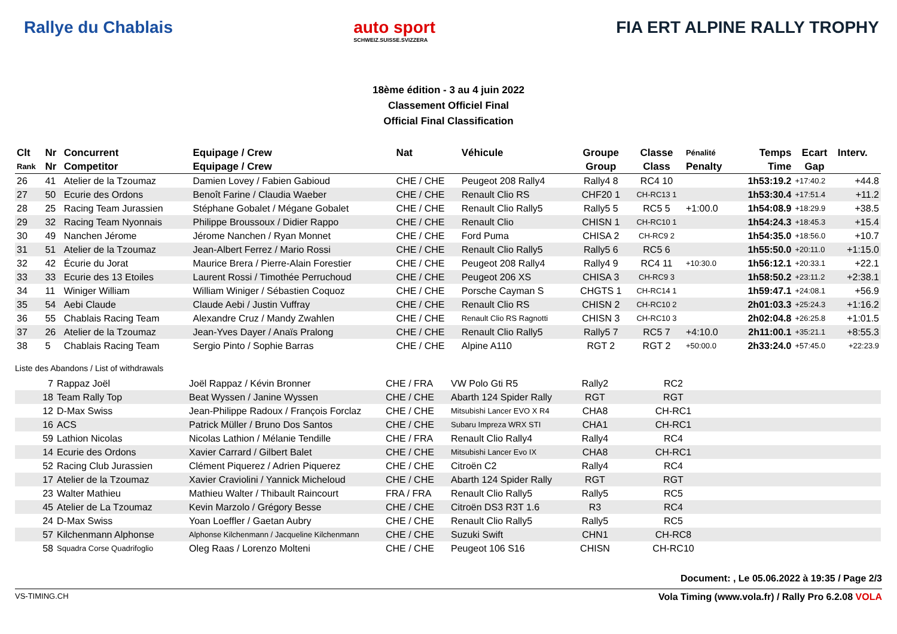Rallye du Chablais auto sport
SCHWEIZ.SUISSE.SVIZZERA
FIA ERT ALPINE RALLY TROPHY
18ème édition - 3 au 4 juin 2022
Classement Officiel Final
Official Final Classification
| Clt | Nr | Concurrent | Equipage / Crew | Nat | Véhicule | Groupe | Classe | Pénalité | Temps | Ecart | Interv. |
| --- | --- | --- | --- | --- | --- | --- | --- | --- | --- | --- | --- |
| Rank | Nr | Competitor | Equipage / Crew | | | Group | Class | Penalty | Time | Gap | |
| 26 | 41 | Atelier de la Tzoumaz | Damien Lovey / Fabien Gabioud | CHE / CHE | Peugeot 208 Rally4 | Rally4 8 | RC4 10 | | 1h53:19.2 | +17:40.2 | +44.8 |
| 27 | 50 | Ecurie des Ordons | Benoît Farine / Claudia Waeber | CHE / CHE | Renault Clio RS | CHF20 1 | CH-RC13 1 | | 1h53:30.4 | +17:51.4 | +11.2 |
| 28 | 25 | Racing Team Jurassien | Stéphane Gobalet / Mégane Gobalet | CHE / CHE | Renault Clio Rally5 | Rally5 5 | RC5 5 | +1:00.0 | 1h54:08.9 | +18:29.9 | +38.5 |
| 29 | 32 | Racing Team Nyonnais | Philippe Broussoux / Didier Rappo | CHE / CHE | Renault Clio | CHISN 1 | CH-RC10 1 | | 1h54:24.3 | +18:45.3 | +15.4 |
| 30 | 49 | Nanchen Jérome | Jérome Nanchen / Ryan Monnet | CHE / CHE | Ford Puma | CHISA 2 | CH-RC9 2 | | 1h54:35.0 | +18:56.0 | +10.7 |
| 31 | 51 | Atelier de la Tzoumaz | Jean-Albert Ferrez / Mario Rossi | CHE / CHE | Renault Clio Rally5 | Rally5 6 | RC5 6 | | 1h55:50.0 | +20:11.0 | +1:15.0 |
| 32 | 42 | Écurie du Jorat | Maurice Brera / Pierre-Alain Forestier | CHE / CHE | Peugeot 208 Rally4 | Rally4 9 | RC4 11 | +10:30.0 | 1h56:12.1 | +20:33.1 | +22.1 |
| 33 | 33 | Ecurie des 13 Etoiles | Laurent Rossi / Timothée Perruchoud | CHE / CHE | Peugeot 206 XS | CHISA 3 | CH-RC9 3 | | 1h58:50.2 | +23:11.2 | +2:38.1 |
| 34 | 11 | Winiger William | William Winiger / Sébastien Coquoz | CHE / CHE | Porsche Cayman S | CHGTS 1 | CH-RC14 1 | | 1h59:47.1 | +24:08.1 | +56.9 |
| 35 | 54 | Aebi Claude | Claude Aebi / Justin Vuffray | CHE / CHE | Renault Clio RS | CHISN 2 | CH-RC10 2 | | 2h01:03.3 | +25:24.3 | +1:16.2 |
| 36 | 55 | Chablais Racing Team | Alexandre Cruz / Mandy Zwahlen | CHE / CHE | Renault Clio RS Ragnotti | CHISN 3 | CH-RC10 3 | | 2h02:04.8 | +26:25.8 | +1:01.5 |
| 37 | 26 | Atelier de la Tzoumaz | Jean-Yves Dayer / Anaïs Pralong | CHE / CHE | Renault Clio Rally5 | Rally5 7 | RC5 7 | +4:10.0 | 2h11:00.1 | +35:21.1 | +8:55.3 |
| 38 | 5 | Chablais Racing Team | Sergio Pinto / Sophie Barras | CHE / CHE | Alpine A110 | RGT 2 | RGT 2 | +50:00.0 | 2h33:24.0 | +57:45.0 | +22:23.9 |
Liste des Abandons / List of withdrawals
| | 7 | Rappaz Joël | Joël Rappaz / Kévin Bronner | CHE / FRA | VW Polo Gti R5 | Rally2 | RC2 | |
| | 18 | Team Rally Top | Beat Wyssen / Janine Wyssen | CHE / CHE | Abarth 124 Spider Rally | RGT | RGT | |
| | 12 | D-Max Swiss | Jean-Philippe Radoux / François Forclaz | CHE / CHE | Mitsubishi Lancer EVO X R4 | CHA8 | CH-RC1 | |
| | 16 | ACS | Patrick Müller / Bruno Dos Santos | CHE / CHE | Subaru Impreza WRX STI | CHA1 | CH-RC1 | |
| | 59 | Lathion Nicolas | Nicolas Lathion / Mélanie Tendille | CHE / FRA | Renault Clio Rally4 | Rally4 | RC4 | |
| | 14 | Ecurie des Ordons | Xavier Carrard / Gilbert Balet | CHE / CHE | Mitsubishi Lancer Evo IX | CHA8 | CH-RC1 | |
| | 52 | Racing Club Jurassien | Clément Piquerez / Adrien Piquerez | CHE / CHE | Citroën C2 | Rally4 | RC4 | |
| | 17 | Atelier de la Tzoumaz | Xavier Craviolini / Yannick Micheloud | CHE / CHE | Abarth 124 Spider Rally | RGT | RGT | |
| | 23 | Walter Mathieu | Mathieu Walter / Thibault Raincourt | FRA / FRA | Renault Clio Rally5 | Rally5 | RC5 | |
| | 45 | Atelier de La Tzoumaz | Kevin Marzolo / Grégory Besse | CHE / CHE | Citroën DS3 R3T 1.6 | R3 | RC4 | |
| | 24 | D-Max Swiss | Yoan Loeffler / Gaetan Aubry | CHE / CHE | Renault Clio Rally5 | Rally5 | RC5 | |
| | 57 | Kilchenmann Alphonse | Alphonse Kilchenmann / Jacqueline Kilchenmann | CHE / CHE | Suzuki Swift | CHN1 | CH-RC8 | |
| | 58 | Squadra Corse Quadrifoglio | Oleg Raas / Lorenzo Molteni | CHE / CHE | Peugeot 106 S16 | CHISN | CH-RC10 | |
Document: , Le 05.06.2022 à 19:35 / Page 2/3
VS-TIMING.CH Vola Timing (www.vola.fr) / Rally Pro 6.2.08 VOLA